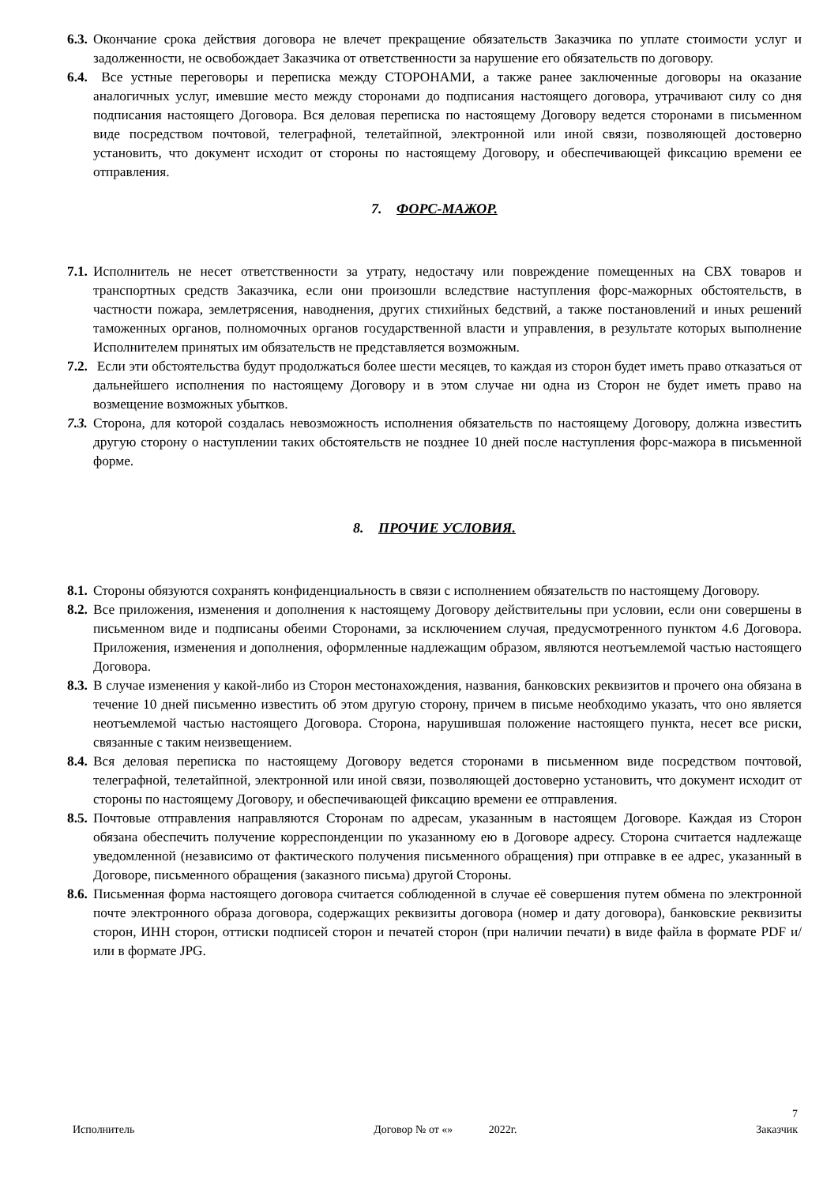6.3. Окончание срока действия договора не влечет прекращение обязательств Заказчика по уплате стоимости услуг и задолженности, не освобождает Заказчика от ответственности за нарушение его обязательств по договору.
6.4. Все устные переговоры и переписка между СТОРОНАМИ, а также ранее заключенные договоры на оказание аналогичных услуг, имевшие место между сторонами до подписания настоящего договора, утрачивают силу со дня подписания настоящего Договора. Вся деловая переписка по настоящему Договору ведется сторонами в письменном виде посредством почтовой, телеграфной, телетайпной, электронной или иной связи, позволяющей достоверно установить, что документ исходит от стороны по настоящему Договору, и обеспечивающей фиксацию времени ее отправления.
7. ФОРС-МАЖОР.
7.1. Исполнитель не несет ответственности за утрату, недостачу или повреждение помещенных на СВХ товаров и транспортных средств Заказчика, если они произошли вследствие наступления форс-мажорных обстоятельств, в частности пожара, землетрясения, наводнения, других стихийных бедствий, а также постановлений и иных решений таможенных органов, полномочных органов государственной власти и управления, в результате которых выполнение Исполнителем принятых им обязательств не представляется возможным.
7.2. Если эти обстоятельства будут продолжаться более шести месяцев, то каждая из сторон будет иметь право отказаться от дальнейшего исполнения по настоящему Договору и в этом случае ни одна из Сторон не будет иметь право на возмещение возможных убытков.
7.3. Сторона, для которой создалась невозможность исполнения обязательств по настоящему Договору, должна известить другую сторону о наступлении таких обстоятельств не позднее 10 дней после наступления форс-мажора в письменной форме.
8. ПРОЧИЕ УСЛОВИЯ.
8.1. Стороны обязуются сохранять конфиденциальность в связи с исполнением обязательств по настоящему Договору.
8.2. Все приложения, изменения и дополнения к настоящему Договору действительны при условии, если они совершены в письменном виде и подписаны обеими Сторонами, за исключением случая, предусмотренного пунктом 4.6 Договора. Приложения, изменения и дополнения, оформленные надлежащим образом, являются неотъемлемой частью настоящего Договора.
8.3. В случае изменения у какой-либо из Сторон местонахождения, названия, банковских реквизитов и прочего она обязана в течение 10 дней письменно известить об этом другую сторону, причем в письме необходимо указать, что оно является неотъемлемой частью настоящего Договора. Сторона, нарушившая положение настоящего пункта, несет все риски, связанные с таким неизвещением.
8.4. Вся деловая переписка по настоящему Договору ведется сторонами в письменном виде посредством почтовой, телеграфной, телетайпной, электронной или иной связи, позволяющей достоверно установить, что документ исходит от стороны по настоящему Договору, и обеспечивающей фиксацию времени ее отправления.
8.5. Почтовые отправления направляются Сторонам по адресам, указанным в настоящем Договоре. Каждая из Сторон обязана обеспечить получение корреспонденции по указанному ею в Договоре адресу. Сторона считается надлежаще уведомленной (независимо от фактического получения письменного обращения) при отправке в ее адрес, указанный в Договоре, письменного обращения (заказного письма) другой Стороны.
8.6. Письменная форма настоящего договора считается соблюденной в случае её совершения путем обмена по электронной почте электронного образа договора, содержащих реквизиты договора (номер и дату договора), банковские реквизиты сторон, ИНН сторон, оттиски подписей сторон и печатей сторон (при наличии печати) в виде файла в формате PDF и/или в формате JPG.
7
Исполнитель Договор № от «» 2022г. Заказчик